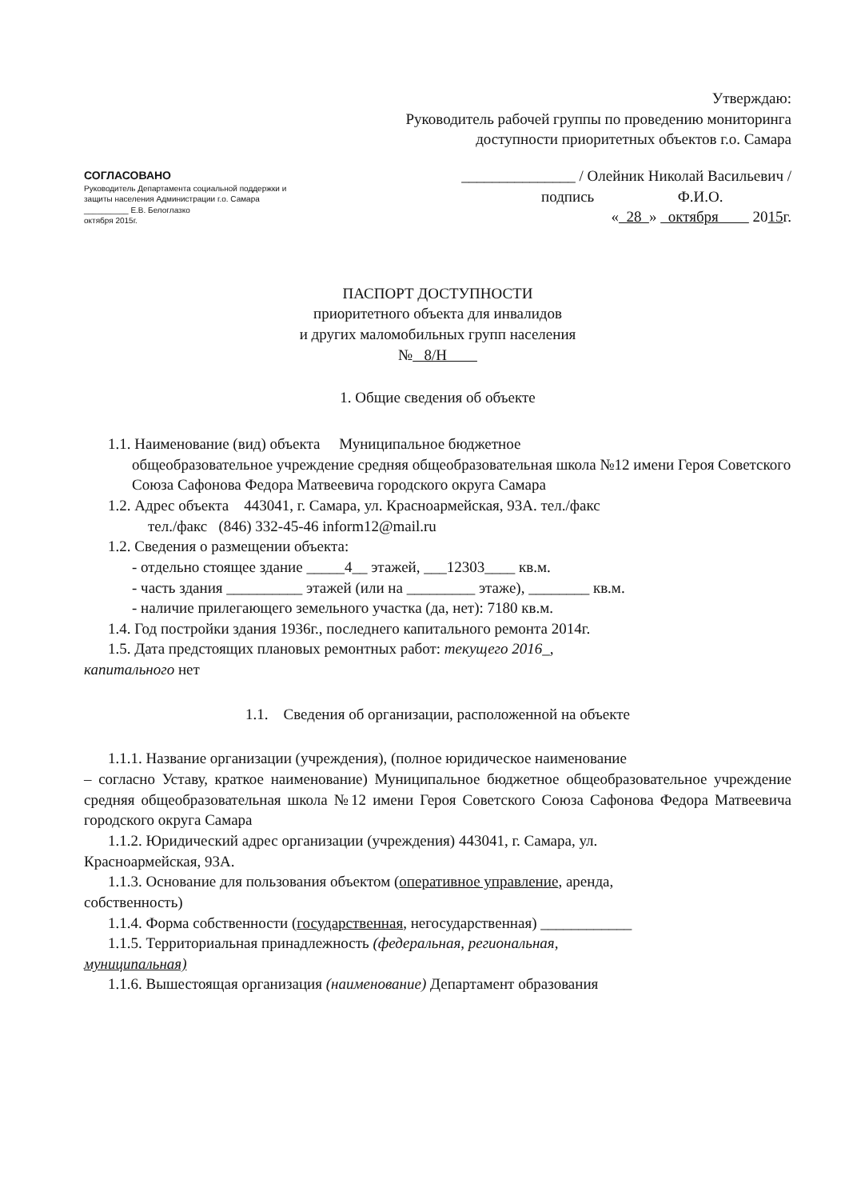СОГЛАСОВАНО
Руководитель Департамента социальной поддержки и защиты населения Администрации г.о. Самара
__________ Е.В. Белоглазко
октября 2015г.
Утверждаю:
Руководитель рабочей группы по проведению мониторинга
доступности приоритетных объектов г.о. Самара
_______________ / Олейник Николай Васильевич /
подпись Ф.И.О.
« 28 » октября 2015г.
ПАСПОРТ ДОСТУПНОСТИ
приоритетного объекта для инвалидов
и других маломобильных групп населения
№ 8/Н
1. Общие сведения об объекте
1.1. Наименование (вид) объекта Муниципальное бюджетное
общеобразовательное учреждение средняя общеобразовательная школа №12 имени Героя Советского Союза Сафонова Федора Матвеевича городского округа Самара
1.2. Адрес объекта 443041, г. Самара, ул. Красноармейская, 93А. тел./факс
тел./факс (846) 332-45-46 inform12@mail.ru
1.2. Сведения о размещении объекта:
- отдельно стоящее здание _____4__ этажей, ___12303____ кв.м.
- часть здания __________ этажей (или на _________ этаже), ________ кв.м.
- наличие прилегающего земельного участка (да, нет): 7180 кв.м.
1.4. Год постройки здания 1936г., последнего капитального ремонта 2014г.
1.5. Дата предстоящих плановых ремонтных работ: текущего 2016_,
капитального нет
1.1. Сведения об организации, расположенной на объекте
1.1.1. Название организации (учреждения), (полное юридическое наименование
– согласно Уставу, краткое наименование) Муниципальное бюджетное общеобразовательное учреждение средняя общеобразовательная школа №12 имени Героя Советского Союза Сафонова Федора Матвеевича городского округа Самара
1.1.2. Юридический адрес организации (учреждения) 443041, г. Самара, ул.
Красноармейская, 93А.
1.1.3. Основание для пользования объектом (оперативное управление, аренда,
собственность)
1.1.4. Форма собственности (государственная, негосударственная) ____________
1.1.5. Территориальная принадлежность (федеральная, региональная,
муниципальная)
1.1.6. Вышестоящая организация (наименование) Департамент образования